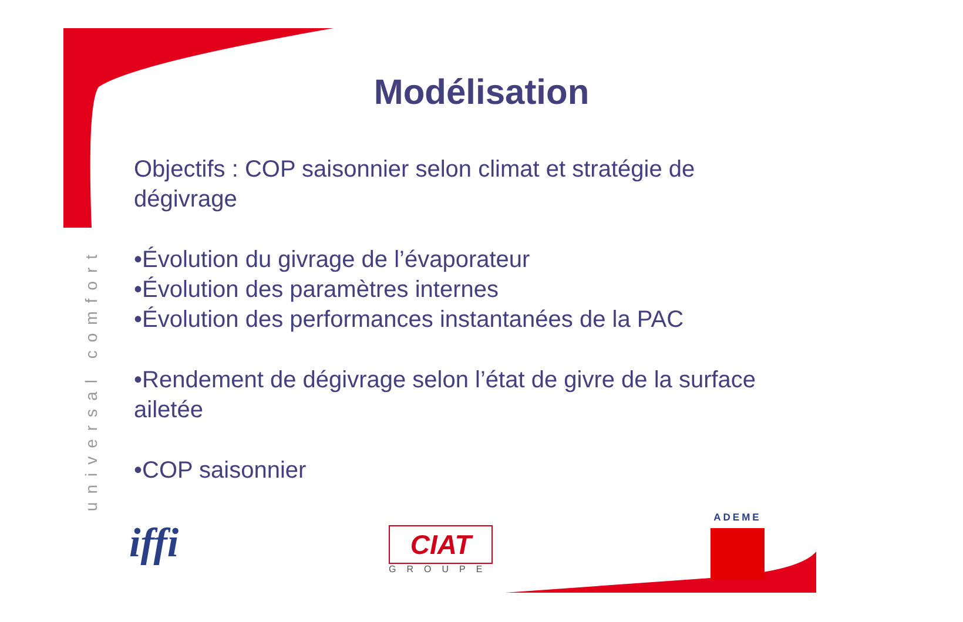universal comfort
Modélisation
Objectifs : COP saisonnier selon climat et stratégie de dégivrage
•Évolution du givrage de l’évaporateur
•Évolution des paramètres internes
•Évolution des performances instantanées de la PAC
•Rendement de dégivrage selon l’état de givre de la surface ailetée
•COP saisonnier
iffi CIAT
GROUPE
ADEME